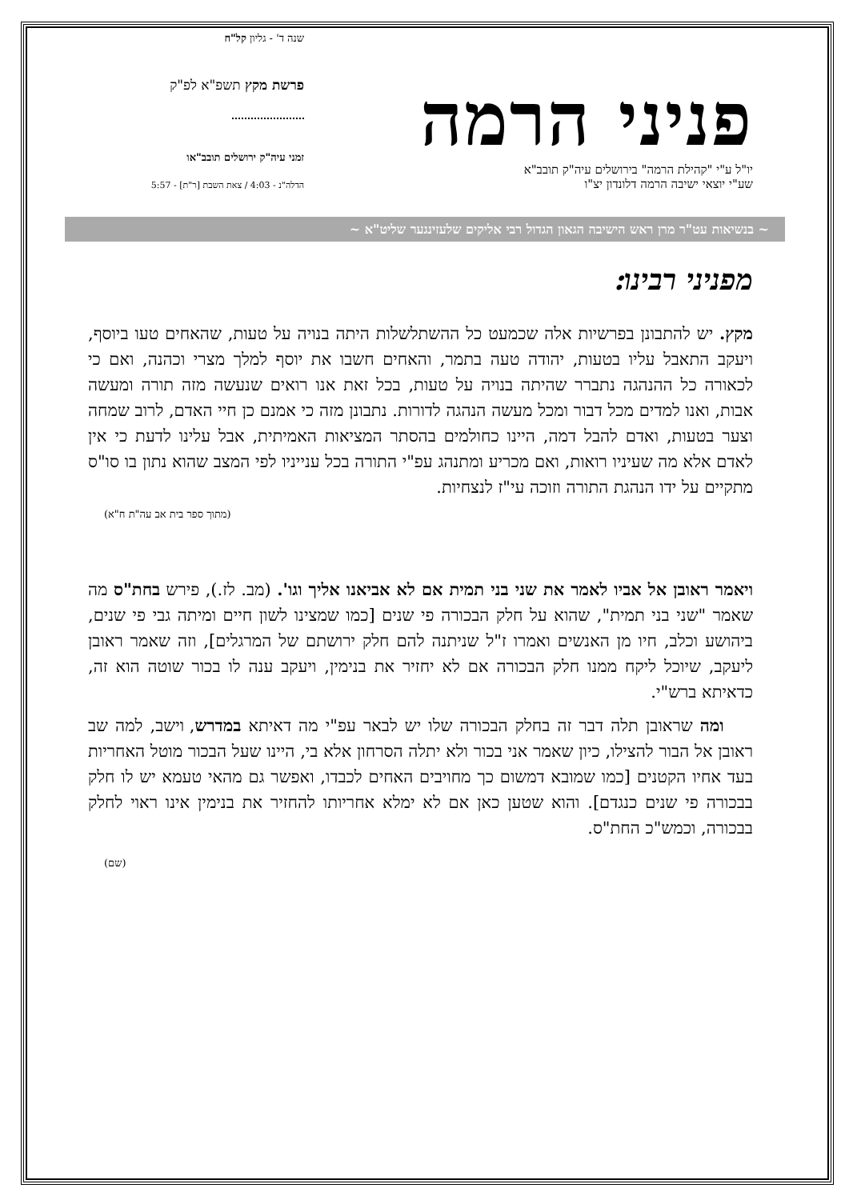פניני הרמה
יו"ל ע"י "קהילת הרמה" בירושלים עיה"ק תובב"א
שע"י יוצאי ישיבה הרמה דלונדון יצ"ו
שנה ד' - גליון קל"ח
פרשת מקץ תשפ"א לפ"ק
זמני עיה"ק ירושלים תובב"או
הדלה"נ - 4:03 / צאת השבת [ר"ת] - 5:57
~ בנשיאות עט"ר מרן ראש הישיבה הגאון הגדול רבי אליקים שלעזינגער שליט"א ~
מפניני רבינו:
מקץ. יש להתבונן בפרשיות אלה שכמעט כל ההשתלשלות היתה בנויה על טעות, שהאחים טעו ביוסף, ויעקב התאבל עליו בטעות, יהודה טעה בתמר, והאחים חשבו את יוסף למלך מצרי וכהנה, ואם כי לכאורה כל ההנהגה נתברר שהיתה בנויה על טעות, בכל זאת אנו רואים שנעשה מזה תורה ומעשה אבות, ואנו למדים מכל דבור ומכל מעשה הנהגה לדורות. נתבונן מזה כי אמנם כן חיי האדם, לרוב שמחה וצער בטעות, ואדם להבל דמה, היינו כחולמים בהסתר המציאות האמיתית, אבל עלינו לדעת כי אין לאדם אלא מה שעיניו רואות, ואם מכריע ומתנהג עפ"י התורה בכל ענייניו לפי המצב שהוא נתון בו סו"ס מתקיים על ידו הנהגת התורה וזוכה עי"ז לנצחיות.
(מתוך ספר בית אב עה"ת ח"א)
ויאמר ראובן אל אביו לאמר את שני בני תמית אם לא אביאנו אליך וגו'. (מב. לז.), פירש בחת"ס מה שאמר "שני בני תמית", שהוא על חלק הבכורה פי שנים [כמו שמצינו לשון חיים ומיתה גבי פי שנים, ביהושע וכלב, חיו מן האנשים ואמרו ז"ל שניתנה להם חלק ירושתם של המרגלים], וזה שאמר ראובן ליעקב, שיוכל ליקח ממנו חלק הבכורה אם לא יחזיר את בנימין, ויעקב ענה לו בכור שוטה הוא זה, כדאיתא ברש"י.
ומה שראובן תלה דבר זה בחלק הבכורה שלו יש לבאר עפ"י מה דאיתא במדרש, וישב, למה שב ראובן אל הבור להצילו, כיון שאמר אני בכור ולא יתלה הסרחון אלא בי, היינו שעל הבכור מוטל האחריות בעד אחיו הקטנים [כמו שמובא דמשום כך מחויבים האחים לכבדו, ואפשר גם מהאי טעמא יש לו חלק בבכורה פי שנים כנגדם]. והוא שטען כאן אם לא ימלא אחריותו להחזיר את בנימין אינו ראוי לחלק בבכורה, וכמש"כ החת"ס.
(שם)